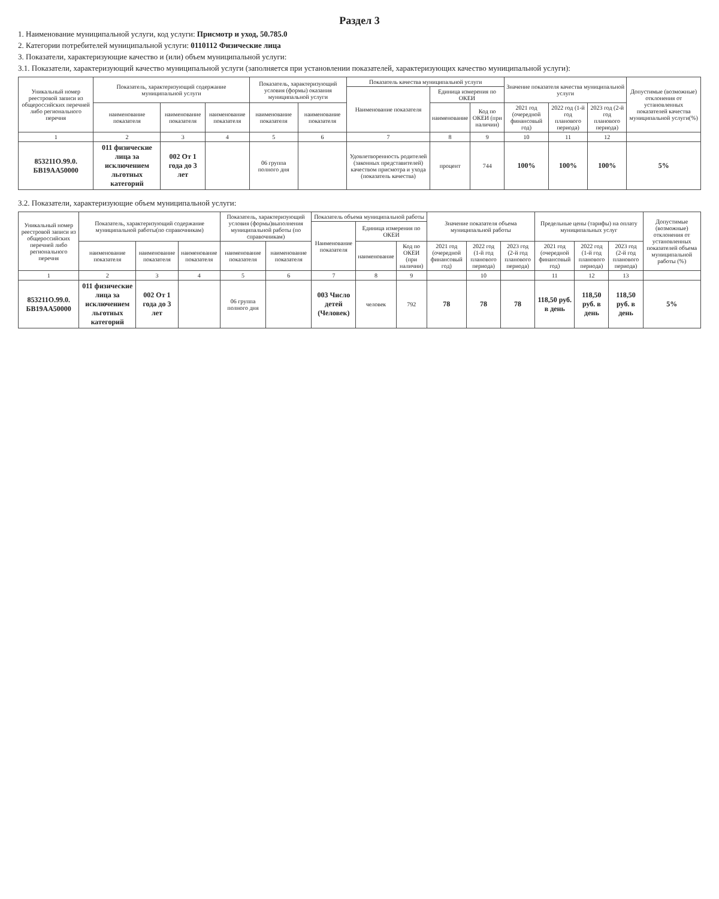Раздел 3
1. Наименование муниципальной услуги, код услуги: Присмотр и уход, 50.785.0
2. Категории потребителей муниципальной услуги: 0110112 Физические лица
3. Показатели, характеризующие качество и (или) объем муниципальной услуги:
3.1. Показатели, характеризующий качество муниципальной услуги (заполняется при установлении показателей, характеризующих качество муниципальной услуги):
| Уникальный номер реестровой записи из общероссийских перечней либо регионального перечня | Показатель, характеризующий содержание муниципальной услуги | | | Показатель, характеризующий условия (формы) оказания муниципальной услуги | | Показатель качества муниципальной услуги | | | Значение показателя качества муниципальной услуги | | | Допустимые (возможные) отклонения от установленных показателей качества муниципальной услуги(%) |
| --- | --- | --- | --- | --- | --- | --- | --- | --- | --- | --- | --- | --- |
| | | | | | | Наименование показателя | Единица измерения по ОКЕИ | | | | | |
| | наименование показателя | наименование показателя | наименование показателя | наименование показателя | наименование показателя | | наименование | Код по ОКЕИ (при наличии) | 2021 год (очередной финансовый год) | 2022 год (1-й год планового периода) | 2023 год (2-й год планового периода) | |
| 1 | 2 | 3 | 4 | 5 | 6 | 7 | 8 | 9 | 10 | 11 | 12 | |
| 853211О.99.0. БВ19АА50000 | 011 физические лица за исключением льготных категорий | 002 От 1 года до 3 лет | | 06 группа полного дня | | Удовлетворенность родителей (законных представителей) качеством присмотра и ухода (показатель качества) | процент | 744 | 100% | 100% | 100% | 5% |
3.2. Показатели, характеризующие объем муниципальной услуги:
| Уникальный номер реестровой записи из общероссийских перечней либо регионального перечня | Показатель, характеризующий содержание муниципальной работы(по справочникам) | | | Показатель, характеризующий условия (формы)выполнения муниципальной работы (по справочникам) | | Показатель объема муниципальной работы | | | Значение показателя объема муниципальной работы | | | Предельные цены (тарифы) на оплату муниципальных услуг | | | Допустимые (возможные) отклонения от установленных показателей объема муниципальной работы (%) |
| --- | --- | --- | --- | --- | --- | --- | --- | --- | --- | --- | --- | --- | --- | --- | --- |
| | | | | | | Наименование показателя | Единица измерения по ОКЕИ | | | | | | | | |
| | наименование показателя | наименование показателя | наименование показателя | наименование показателя | наименование показателя | | наименование | Код по ОКЕИ (при наличии) | 2021 год (очередной финансовый год) | 2022 год (1-й год планового периода) | 2023 год (2-й год планового периода) | 2021 год (очередной финансовый год) | 2022 год (1-й год планового периода) | 2023 год (2-й год планового периода) | |
| 1 | 2 | 3 | 4 | 5 | 6 | 7 | 8 | 9 | | 10 | | 11 | 12 | 13 | |
| 853211О.99.0. БВ19АА50000 | 011 физические лица за исключением льготных категорий | 002 От 1 года до 3 лет | | 06 группа полного дня | | 003 Число детей (Человек) | человек | 792 | 78 | 78 | 78 | 118,50 руб. в день | 118,50 руб. в день | 118,50 руб. в день | 5% |